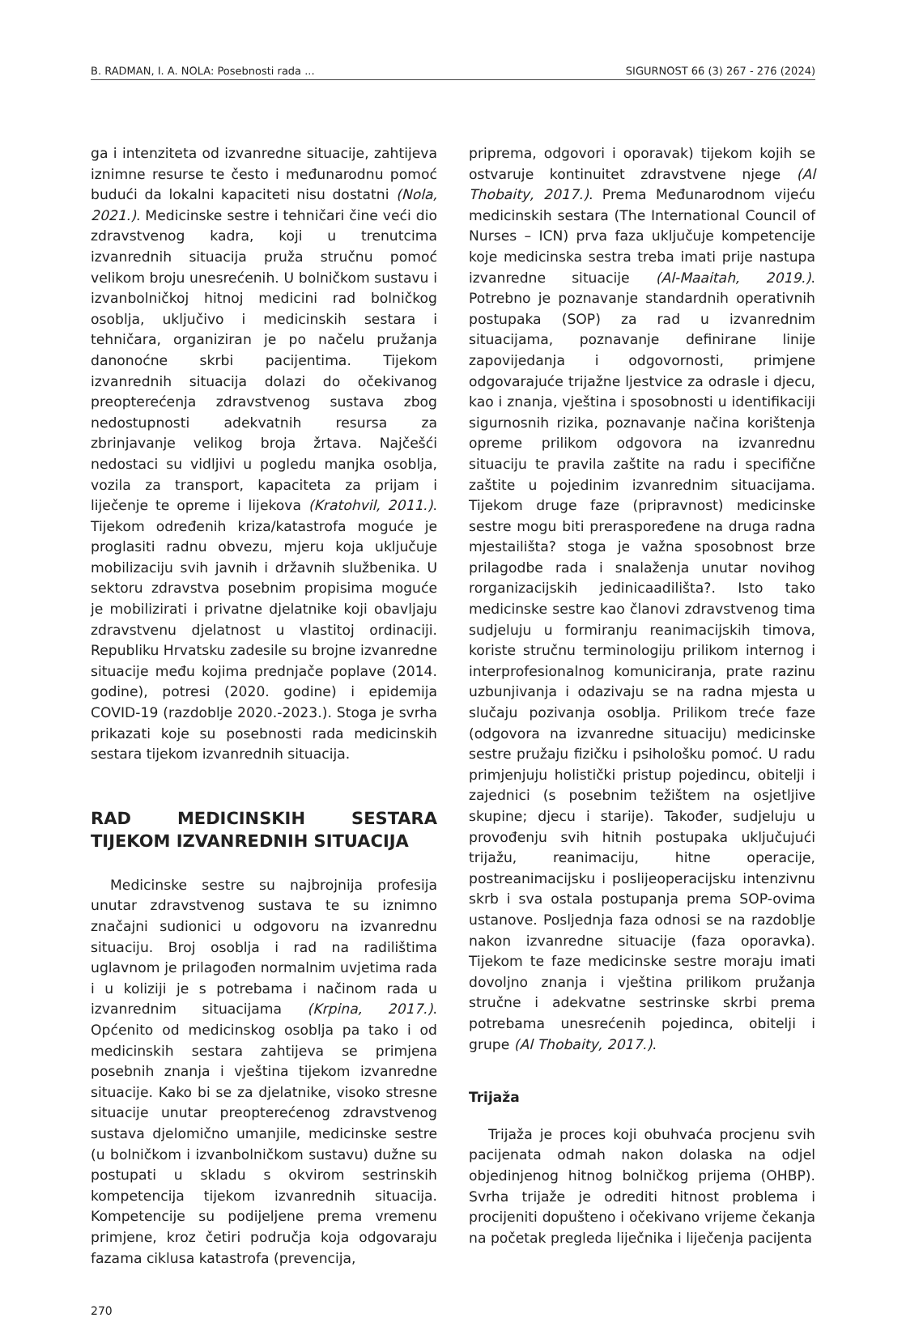B. RADMAN, I. A. NOLA: Posebnosti rada ... SIGURNOST 66 (3) 267 - 276 (2024)
ga i intenziteta od izvanredne situacije, zahtijeva iznimne resurse te često i međunarodnu pomoć budući da lokalni kapaciteti nisu dostatni (Nola, 2021.). Medicinske sestre i tehničari čine veći dio zdravstvenog kadra, koji u trenutcima izvanrednih situacija pruža stručnu pomoć velikom broju unesrećenih. U bolničkom sustavu i izvanbolničkoj hitnoj medicini rad bolničkog osoblja, uključivo i medicinskih sestara i tehničara, organiziran je po načelu pružanja danonoćne skrbi pacijentima. Tijekom izvanrednih situacija dolazi do očekivanog preopterećenja zdravstvenog sustava zbog nedostupnosti adekvatnih resursa za zbrinjavanje velikog broja žrtava. Najčešći nedostaci su vidljivi u pogledu manjka osoblja, vozila za transport, kapaciteta za prijam i liječenje te opreme i lijekova (Kratohvil, 2011.). Tijekom određenih kriza/katastrofa moguće je proglasiti radnu obvezu, mjeru koja uključuje mobilizaciju svih javnih i državnih službenika. U sektoru zdravstva posebnim propisima moguće je mobilizirati i privatne djelatnike koji obavljaju zdravstvenu djelatnost u vlastitoj ordinaciji. Republiku Hrvatsku zadesile su brojne izvanredne situacije među kojima prednjače poplave (2014. godine), potresi (2020. godine) i epidemija COVID-19 (razdoblje 2020.-2023.). Stoga je svrha prikazati koje su posebnosti rada medicinskih sestara tijekom izvanrednih situacija.
RAD MEDICINSKIH SESTARA TIJEKOM IZVANREDNIH SITUACIJA
Medicinske sestre su najbrojnija profesija unutar zdravstvenog sustava te su iznimno značajni sudionici u odgovoru na izvanrednu situaciju. Broj osoblja i rad na radilištima uglavnom je prilagođen normalnim uvjetima rada i u koliziji je s potrebama i načinom rada u izvanrednim situacijama (Krpina, 2017.). Općenito od medicinskog osoblja pa tako i od medicinskih sestara zahtijeva se primjena posebnih znanja i vještina tijekom izvanredne situacije. Kako bi se za djelatnike, visoko stresne situacije unutar preopterećenog zdravstvenog sustava djelomično umanjile, medicinske sestre (u bolničkom i izvanbolničkom sustavu) dužne su postupati u skladu s okvirom sestrinskih kompetencija tijekom izvanrednih situacija. Kompetencije su podijeljene prema vremenu primjene, kroz četiri područja koja odgovaraju fazama ciklusa katastrofa (prevencija,
270
priprema, odgovori i oporavak) tijekom kojih se ostvaruje kontinuitet zdravstvene njege (Al Thobaity, 2017.). Prema Međunarodnom vijeću medicinskih sestara (The International Council of Nurses – ICN) prva faza uključuje kompetencije koje medicinska sestra treba imati prije nastupa izvanredne situacije (Al-Maaitah, 2019.). Potrebno je poznavanje standardnih operativnih postupaka (SOP) za rad u izvanrednim situacijama, poznavanje definirane linije zapovijedanja i odgovornosti, primjene odgovarajuće trijažne ljestvice za odrasle i djecu, kao i znanja, vještina i sposobnosti u identifikaciji sigurnosnih rizika, poznavanje načina korištenja opreme prilikom odgovora na izvanrednu situaciju te pravila zaštite na radu i specifične zaštite u pojedinim izvanrednim situacijama. Tijekom druge faze (pripravnost) medicinske sestre mogu biti preraspoređene na druga radna mjestailišta? stoga je važna sposobnost brze prilagodbe rada i snalaženja unutar novihog rorganizacijskih jedinicaadilišta?. Isto tako medicinske sestre kao članovi zdravstvenog tima sudjeluju u formiranju reanimacijskih timova, koriste stručnu terminologiju prilikom internog i interprofesionalnog komuniciranja, prate razinu uzbunjivanja i odazivaju se na radna mjesta u slučaju pozivanja osoblja. Prilikom treće faze (odgovora na izvanredne situaciju) medicinske sestre pružaju fizičku i psihološku pomoć. U radu primjenjuju holistički pristup pojedincu, obitelji i zajednici (s posebnim težištem na osjetljive skupine; djecu i starije). Također, sudjeluju u provođenju svih hitnih postupaka uključujući trijažu, reanimaciju, hitne operacije, postreanimacijsku i poslijeoperacijsku intenzivnu skrb i sva ostala postupanja prema SOP-ovima ustanove. Posljednja faza odnosi se na razdoblje nakon izvanredne situacije (faza oporavka). Tijekom te faze medicinske sestre moraju imati dovoljno znanja i vještina prilikom pružanja stručne i adekvatne sestrinske skrbi prema potrebama unesrećenih pojedinca, obitelji i grupe (Al Thobaity, 2017.).
Trijaža
Trijaža je proces koji obuhvaća procjenu svih pacijenata odmah nakon dolaska na odjel objedinjenog hitnog bolničkog prijema (OHBP). Svrha trijaže je odrediti hitnost problema i procijeniti dopušteno i očekivano vrijeme čekanja na početak pregleda liječnika i liječenja pacijenta